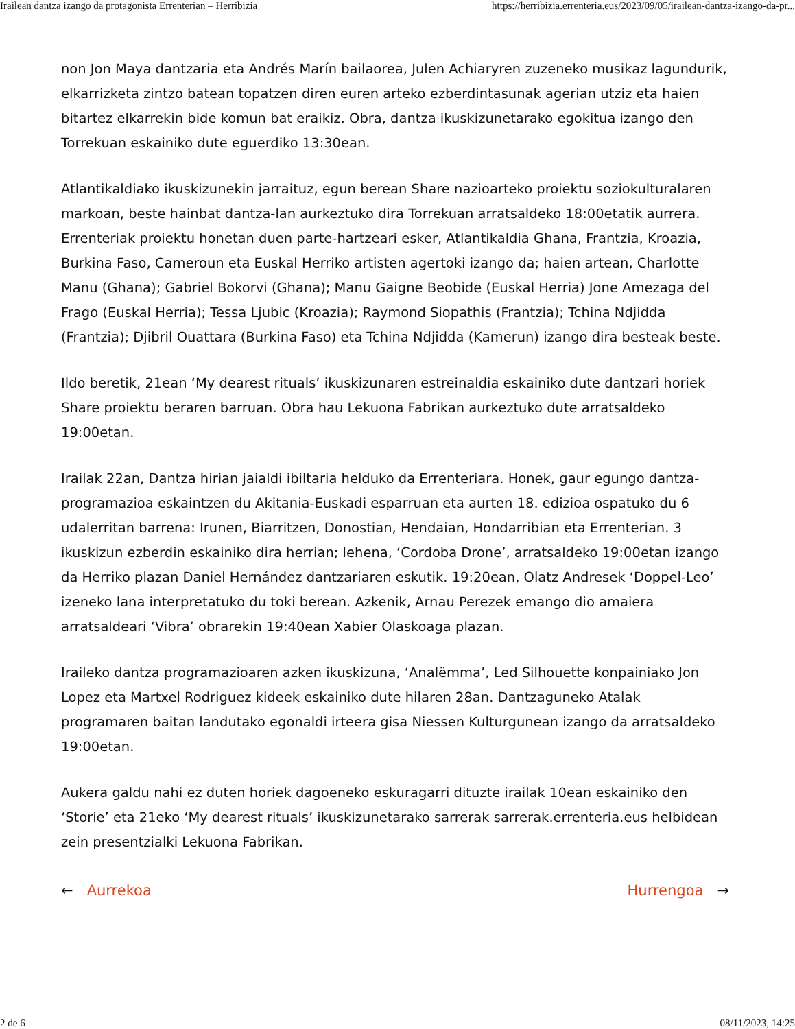Irailean dantza izango da protagonista Errenterian – Herribizia https://herribizia.errenteria.eus/2023/09/05/irailean-dantza-izango-da-pr...
non Jon Maya dantzaria eta Andrés Marín bailaorea, Julen Achiaryren zuzeneko musikaz lagundurik, elkarrizketa zintzo batean topatzen diren euren arteko ezberdintasunak agerian utziz eta haien bitartez elkarrekin bide komun bat eraikiz. Obra, dantza ikuskizunetarako egokitua izango den Torrekuan eskainiko dute eguerdiko 13:30ean.
Atlantikaldiako ikuskizunekin jarraituz, egun berean Share nazioarteko proiektu soziokulturalaren markoan, beste hainbat dantza-lan aurkeztuko dira Torrekuan arratsaldeko 18:00etatik aurrera. Errenteriak proiektu honetan duen parte-hartzeari esker, Atlantikaldia Ghana, Frantzia, Kroazia, Burkina Faso, Cameroun eta Euskal Herriko artisten agertoki izango da; haien artean, Charlotte Manu (Ghana); Gabriel Bokorvi (Ghana); Manu Gaigne Beobide (Euskal Herria) Jone Amezaga del Frago (Euskal Herria); Tessa Ljubic (Kroazia); Raymond Siopathis (Frantzia); Tchina Ndjidda (Frantzia); Djibril Ouattara (Burkina Faso) eta Tchina Ndjidda (Kamerun) izango dira besteak beste.
Ildo beretik, 21ean ‘My dearest rituals’ ikuskizunaren estreinaldia eskainiko dute dantzari horiek Share proiektu beraren barruan. Obra hau Lekuona Fabrikan aurkeztuko dute arratsaldeko 19:00etan.
Irailak 22an, Dantza hirian jaialdi ibiltaria helduko da Errenteriara. Honek, gaur egungo dantza-programazioa eskaintzen du Akitania-Euskadi esparruan eta aurten 18. edizioa ospatuko du 6 udalerritan barrena: Irunen, Biarritzen, Donostian, Hendaian, Hondarribian eta Errenterian. 3 ikuskizun ezberdin eskainiko dira herrian; lehena, ‘Cordoba Drone’, arratsaldeko 19:00etan izango da Herriko plazan Daniel Hernández dantzariaren eskutik. 19:20ean, Olatz Andresek ‘Doppel-Leo’ izeneko lana interpretatuko du toki berean. Azkenik, Arnau Perezek emango dio amaiera arratsaldeari ‘Vibra’ obrarekin 19:40ean Xabier Olaskoaga plazan.
Iraileko dantza programazioaren azken ikuskizuna, ‘Analëmma’, Led Silhouette konpainiako Jon Lopez eta Martxel Rodriguez kideek eskainiko dute hilaren 28an. Dantzaguneko Atalak programaren baitan landutako egonaldi irteera gisa Niessen Kulturgunean izango da arratsaldeko 19:00etan.
Aukera galdu nahi ez duten horiek dagoeneko eskuragarri dituzte irailak 10ean eskainiko den ‘Storie’ eta 21eko ‘My dearest rituals’ ikuskizunetarako sarrerak sarrerak.errenteria.eus helbidean zein presentzialki Lekuona Fabrikan.
← Aurrekoa Hurrengoa →
2 de 6 08/11/2023, 14:25